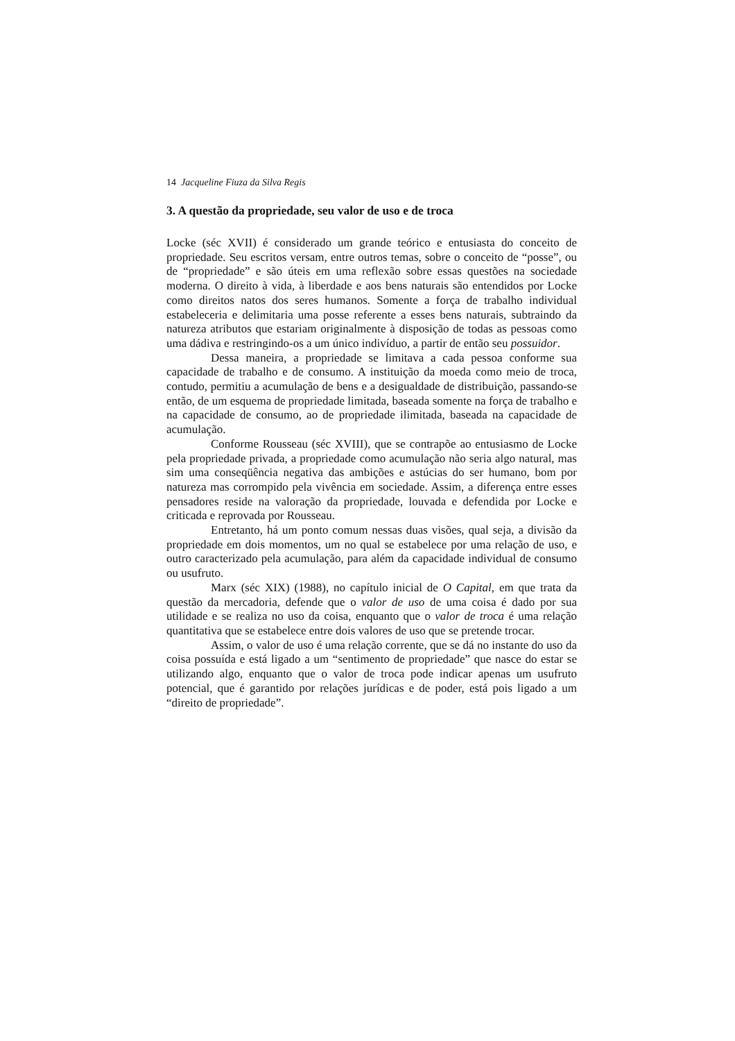14 Jacqueline Fiuza da Silva Regis
3. A questão da propriedade, seu valor de uso e de troca
Locke (séc XVII) é considerado um grande teórico e entusiasta do conceito de propriedade. Seu escritos versam, entre outros temas, sobre o conceito de “posse”, ou de “propriedade” e são úteis em uma reflexão sobre essas questões na sociedade moderna. O direito à vida, à liberdade e aos bens naturais são entendidos por Locke como direitos natos dos seres humanos. Somente a força de trabalho individual estabeleceria e delimitaria uma posse referente a esses bens naturais, subtraindo da natureza atributos que estariam originalmente à disposição de todas as pessoas como uma dádiva e restringindo-os a um único indivíduo, a partir de então seu possuidor.
Dessa maneira, a propriedade se limitava a cada pessoa conforme sua capacidade de trabalho e de consumo. A instituição da moeda como meio de troca, contudo, permitiu a acumulação de bens e a desigualdade de distribuição, passando-se então, de um esquema de propriedade limitada, baseada somente na força de trabalho e na capacidade de consumo, ao de propriedade ilimitada, baseada na capacidade de acumulação.
Conforme Rousseau (séc XVIII), que se contrapõe ao entusiasmo de Locke pela propriedade privada, a propriedade como acumulação não seria algo natural, mas sim uma conseqüência negativa das ambições e astúcias do ser humano, bom por natureza mas corrompido pela vivência em sociedade. Assim, a diferença entre esses pensadores reside na valoração da propriedade, louvada e defendida por Locke e criticada e reprovada por Rousseau.
Entretanto, há um ponto comum nessas duas visões, qual seja, a divisão da propriedade em dois momentos, um no qual se estabelece por uma relação de uso, e outro caracterizado pela acumulação, para além da capacidade individual de consumo ou usufruto.
Marx (séc XIX) (1988), no capítulo inicial de O Capital, em que trata da questão da mercadoria, defende que o valor de uso de uma coisa é dado por sua utilidade e se realiza no uso da coisa, enquanto que o valor de troca é uma relação quantitativa que se estabelece entre dois valores de uso que se pretende trocar.
Assim, o valor de uso é uma relação corrente, que se dá no instante do uso da coisa possuída e está ligado a um “sentimento de propriedade” que nasce do estar se utilizando algo, enquanto que o valor de troca pode indicar apenas um usufruto potencial, que é garantido por relações jurídicas e de poder, está pois ligado a um “direito de propriedade”.